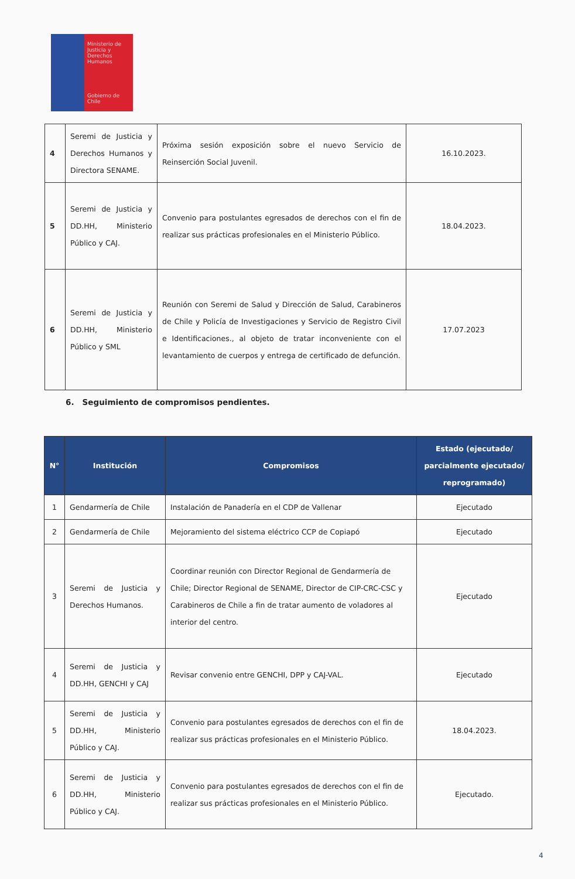Ministerio de Justicia y Derechos Humanos
Gobierno de Chile
| 4 | Seremi de Justicia y Derechos Humanos y Directora SENAME. | Próxima sesión exposición sobre el nuevo Servicio de Reinserción Social Juvenil. | 16.10.2023. |
| 5 | Seremi de Justicia y DD.HH, Ministerio Público y CAJ. | Convenio para postulantes egresados de derechos con el fin de realizar sus prácticas profesionales en el Ministerio Público. | 18.04.2023. |
| 6 | Seremi de Justicia y DD.HH, Ministerio Público y SML | Reunión con Seremi de Salud y Dirección de Salud, Carabineros de Chile y Policía de Investigaciones y Servicio de Registro Civil e Identificaciones., al objeto de tratar inconveniente con el levantamiento de cuerpos y entrega de certificado de defunción. | 17.07.2023 |
6. Seguimiento de compromisos pendientes.
| N° | Institución | Compromisos | Estado (ejecutado/ parcialmente ejecutado/ reprogramado) |
| --- | --- | --- | --- |
| 1 | Gendarmería de Chile | Instalación de Panadería en el CDP de Vallenar | Ejecutado |
| 2 | Gendarmería de Chile | Mejoramiento del sistema eléctrico CCP de Copiapó | Ejecutado |
| 3 | Seremi de Justicia y Derechos Humanos. | Coordinar reunión con Director Regional de Gendarmería de Chile; Director Regional de SENAME, Director de CIP-CRC-CSC y Carabineros de Chile a fin de tratar aumento de voladores al interior del centro. | Ejecutado |
| 4 | Seremi de Justicia y DD.HH, GENCHI y CAJ | Revisar convenio entre GENCHI, DPP y CAJ-VAL. | Ejecutado |
| 5 | Seremi de Justicia y DD.HH, Ministerio Público y CAJ. | Convenio para postulantes egresados de derechos con el fin de realizar sus prácticas profesionales en el Ministerio Público. | 18.04.2023. |
| 6 | Seremi de Justicia y DD.HH, Ministerio Público y CAJ. | Convenio para postulantes egresados de derechos con el fin de realizar sus prácticas profesionales en el Ministerio Público. | Ejecutado. |
4